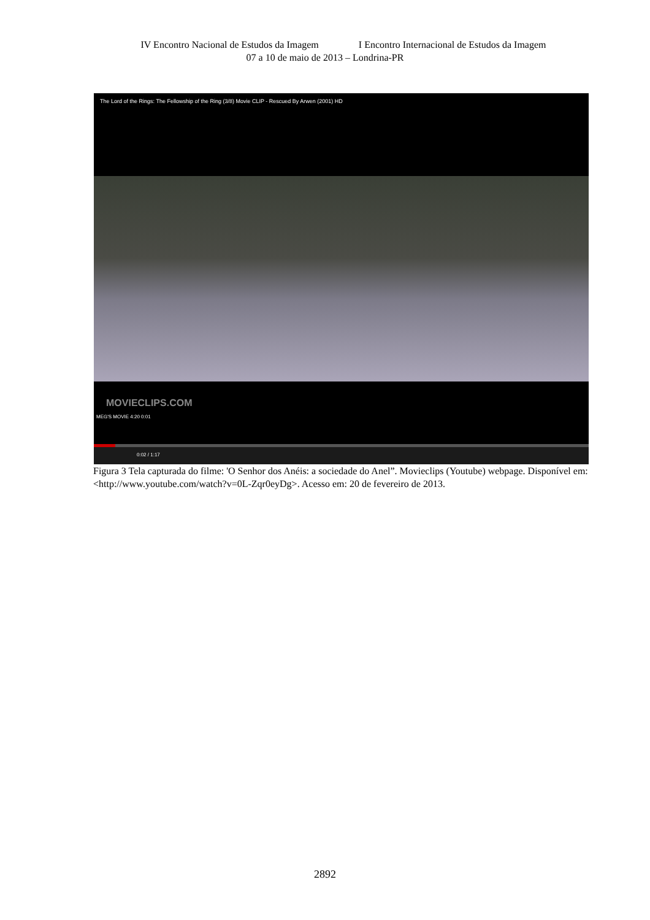IV Encontro Nacional de Estudos da Imagem I Encontro Internacional de Estudos da Imagem
07 a 10 de maio de 2013 – Londrina-PR
The Lord of the Rings: The Fellowship of the Ring (3/8) Movie CLIP - Rescued By Arwen (2001) HD
MOVIECLIPS.COM
MEG'S MOVIE 4:20 0:01
0:02 / 1:17
Figura 3 Tela capturada do filme: 'O Senhor dos Anéis: a sociedade do Anel”. Movieclips (Youtube) webpage. Disponível em: <http://www.youtube.com/watch?v=0L-Zqr0eyDg>. Acesso em: 20 de fevereiro de 2013.
2892